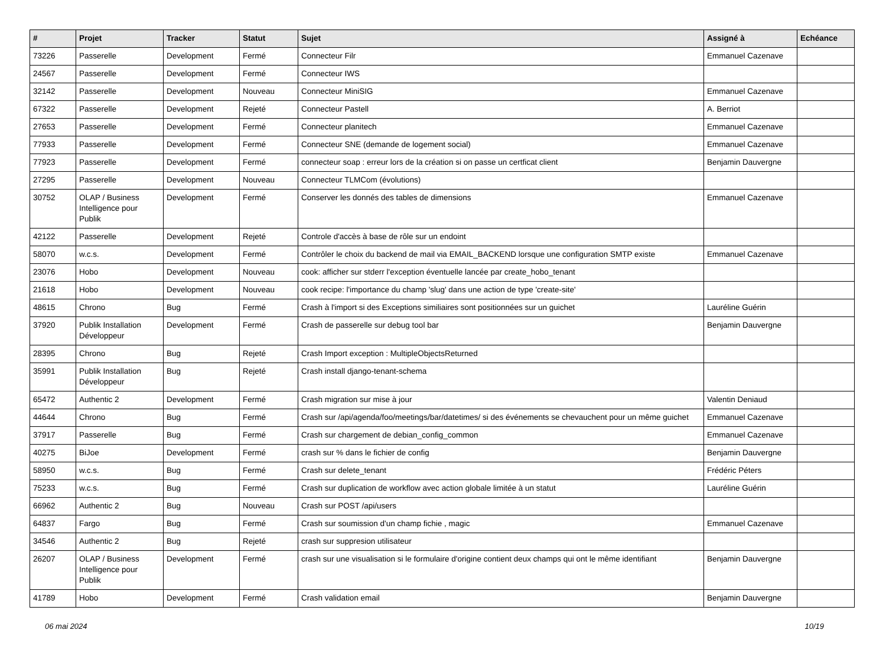| # | Projet | Tracker | Statut | Sujet | Assigné à | Echéance |
| --- | --- | --- | --- | --- | --- | --- |
| 73226 | Passerelle | Development | Fermé | Connecteur Filr | Emmanuel Cazenave | |
| 24567 | Passerelle | Development | Fermé | Connecteur IWS | | |
| 32142 | Passerelle | Development | Nouveau | Connecteur MiniSIG | Emmanuel Cazenave | |
| 67322 | Passerelle | Development | Rejeté | Connecteur Pastell | A. Berriot | |
| 27653 | Passerelle | Development | Fermé | Connecteur planitech | Emmanuel Cazenave | |
| 77933 | Passerelle | Development | Fermé | Connecteur SNE (demande de logement social) | Emmanuel Cazenave | |
| 77923 | Passerelle | Development | Fermé | connecteur soap : erreur lors de la création si on passe un certficat client | Benjamin Dauvergne | |
| 27295 | Passerelle | Development | Nouveau | Connecteur TLMCom (évolutions) | | |
| 30752 | OLAP / Business Intelligence pour Publik | Development | Fermé | Conserver les donnés des tables de dimensions | Emmanuel Cazenave | |
| 42122 | Passerelle | Development | Rejeté | Controle d'accès à base de rôle sur un endoint | | |
| 58070 | w.c.s. | Development | Fermé | Contrôler le choix du backend de mail via EMAIL_BACKEND lorsque une configuration SMTP existe | Emmanuel Cazenave | |
| 23076 | Hobo | Development | Nouveau | cook: afficher sur stderr l'exception éventuelle lancée par create_hobo_tenant | | |
| 21618 | Hobo | Development | Nouveau | cook recipe: l'importance du champ 'slug' dans une action de type 'create-site' | | |
| 48615 | Chrono | Bug | Fermé | Crash à l'import si des Exceptions similiaires sont positionnées sur un guichet | Lauréline Guérin | |
| 37920 | Publik Installation Développeur | Development | Fermé | Crash de passerelle sur debug tool bar | Benjamin Dauvergne | |
| 28395 | Chrono | Bug | Rejeté | Crash Import exception : MultipleObjectsReturned | | |
| 35991 | Publik Installation Développeur | Bug | Rejeté | Crash install django-tenant-schema | | |
| 65472 | Authentic 2 | Development | Fermé | Crash migration sur mise à jour | Valentin Deniaud | |
| 44644 | Chrono | Bug | Fermé | Crash sur /api/agenda/foo/meetings/bar/datetimes/ si des événements se chevauchent pour un même guichet | Emmanuel Cazenave | |
| 37917 | Passerelle | Bug | Fermé | Crash sur chargement de debian_config_common | Emmanuel Cazenave | |
| 40275 | BiJoe | Development | Fermé | crash sur % dans le fichier de config | Benjamin Dauvergne | |
| 58950 | w.c.s. | Bug | Fermé | Crash sur delete_tenant | Frédéric Péters | |
| 75233 | w.c.s. | Bug | Fermé | Crash sur duplication de workflow avec action globale limitée à un statut | Lauréline Guérin | |
| 66962 | Authentic 2 | Bug | Nouveau | Crash sur POST /api/users | | |
| 64837 | Fargo | Bug | Fermé | Crash sur soumission d'un champ fichie , magic | Emmanuel Cazenave | |
| 34546 | Authentic 2 | Bug | Rejeté | crash sur suppresion utilisateur | | |
| 26207 | OLAP / Business Intelligence pour Publik | Development | Fermé | crash sur une visualisation si le formulaire d'origine contient deux champs qui ont le même identifiant | Benjamin Dauvergne | |
| 41789 | Hobo | Development | Fermé | Crash validation email | Benjamin Dauvergne | |
06 mai 2024 10/19